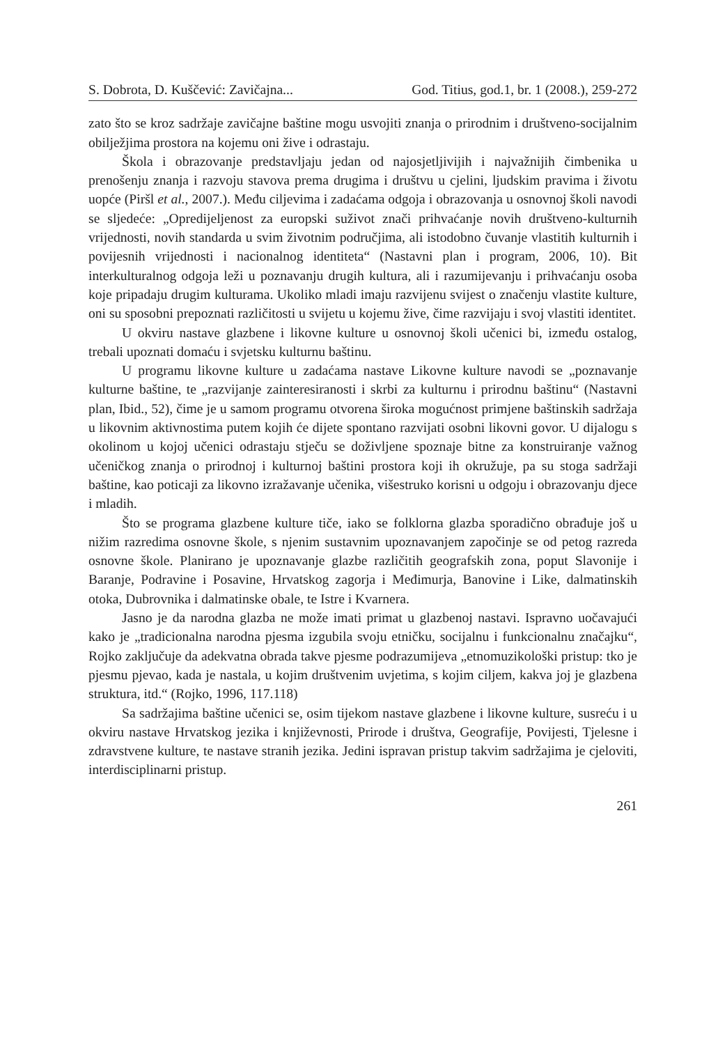S. Dobrota, D. Kuščević: Zavičajna... God. Titius, god.1, br. 1 (2008.), 259-272
zato što se kroz sadržaje zavičajne baštine mogu usvojiti znanja o prirodnim i društveno-socijalnim obilježjima prostora na kojemu oni žive i odrastaju.
Škola i obrazovanje predstavljaju jedan od najosjetljivijih i najvažnijih čimbenika u prenošenju znanja i razvoju stavova prema drugima i društvu u cjelini, ljudskim pravima i životu uopće (Piršl et al., 2007.). Među ciljevima i zadaćama odgoja i obrazovanja u osnovnoj školi navodi se sljedeće: „Opredijeljenost za europski suživot znači prihvaćanje novih društveno-kulturnih vrijednosti, novih standarda u svim životnim područjima, ali istodobno čuvanje vlastitih kulturnih i povijesnih vrijednosti i nacionalnog identiteta“ (Nastavni plan i program, 2006, 10). Bit interkulturalnog odgoja leži u poznavanju drugih kultura, ali i razumijevanju i prihvaćanju osoba koje pripadaju drugim kulturama. Ukoliko mladi imaju razvijenu svijest o značenju vlastite kulture, oni su sposobni prepoznati različitosti u svijetu u kojemu žive, čime razvijaju i svoj vlastiti identitet.
U okviru nastave glazbene i likovne kulture u osnovnoj školi učenici bi, između ostalog, trebali upoznati domaću i svjetsku kulturnu baštinu.
U programu likovne kulture u zadaćama nastave Likovne kulture navodi se „poznavanje kulturne baštine, te „razvijanje zainteresiranosti i skrbi za kulturnu i prirodnu baštinu“ (Nastavni plan, Ibid., 52), čime je u samom programu otvorena široka mogućnost primjene baštinskih sadržaja u likovnim aktivnostima putem kojih će dijete spontano razvijati osobni likovni govor. U dijalogu s okolinom u kojoj učenici odrastaju stječu se doživljene spoznaje bitne za konstruiranje važnog učeničkog znanja o prirodnoj i kulturnoj baštini prostora koji ih okružuje, pa su stoga sadržaji baštine, kao poticaji za likovno izražavanje učenika, višestruko korisni u odgoju i obrazovanju djece i mladih.
Što se programa glazbene kulture tiče, iako se folklorna glazba sporadično obrađuje još u nižim razredima osnovne škole, s njenim sustavnim upoznavanjem započinje se od petog razreda osnovne škole. Planirano je upoznavanje glazbe različitih geografskih zona, poput Slavonije i Baranje, Podravine i Posavine, Hrvatskog zagorja i Međimurja, Banovine i Like, dalmatinskih otoka, Dubrovnika i dalmatinske obale, te Istre i Kvarnera.
Jasno je da narodna glazba ne može imati primat u glazbenoj nastavi. Ispravno uočavajući kako je „tradicionalna narodna pjesma izgubila svoju etničku, socijalnu i funkcionalnu značajku“, Rojko zaključuje da adekvatna obrada takve pjesme podrazumijeva „etnomuzikološki pristup: tko je pjesmu pjevao, kada je nastala, u kojim društvenim uvjetima, s kojim ciljem, kakva joj je glazbena struktura, itd.“ (Rojko, 1996, 117.118)
Sa sadržajima baštine učenici se, osim tijekom nastave glazbene i likovne kulture, susreću i u okviru nastave Hrvatskog jezika i književnosti, Prirode i društva, Geografije, Povijesti, Tjelesne i zdravstvene kulture, te nastave stranih jezika. Jedini ispravan pristup takvim sadržajima je cjeloviti, interdisciplinarni pristup.
261